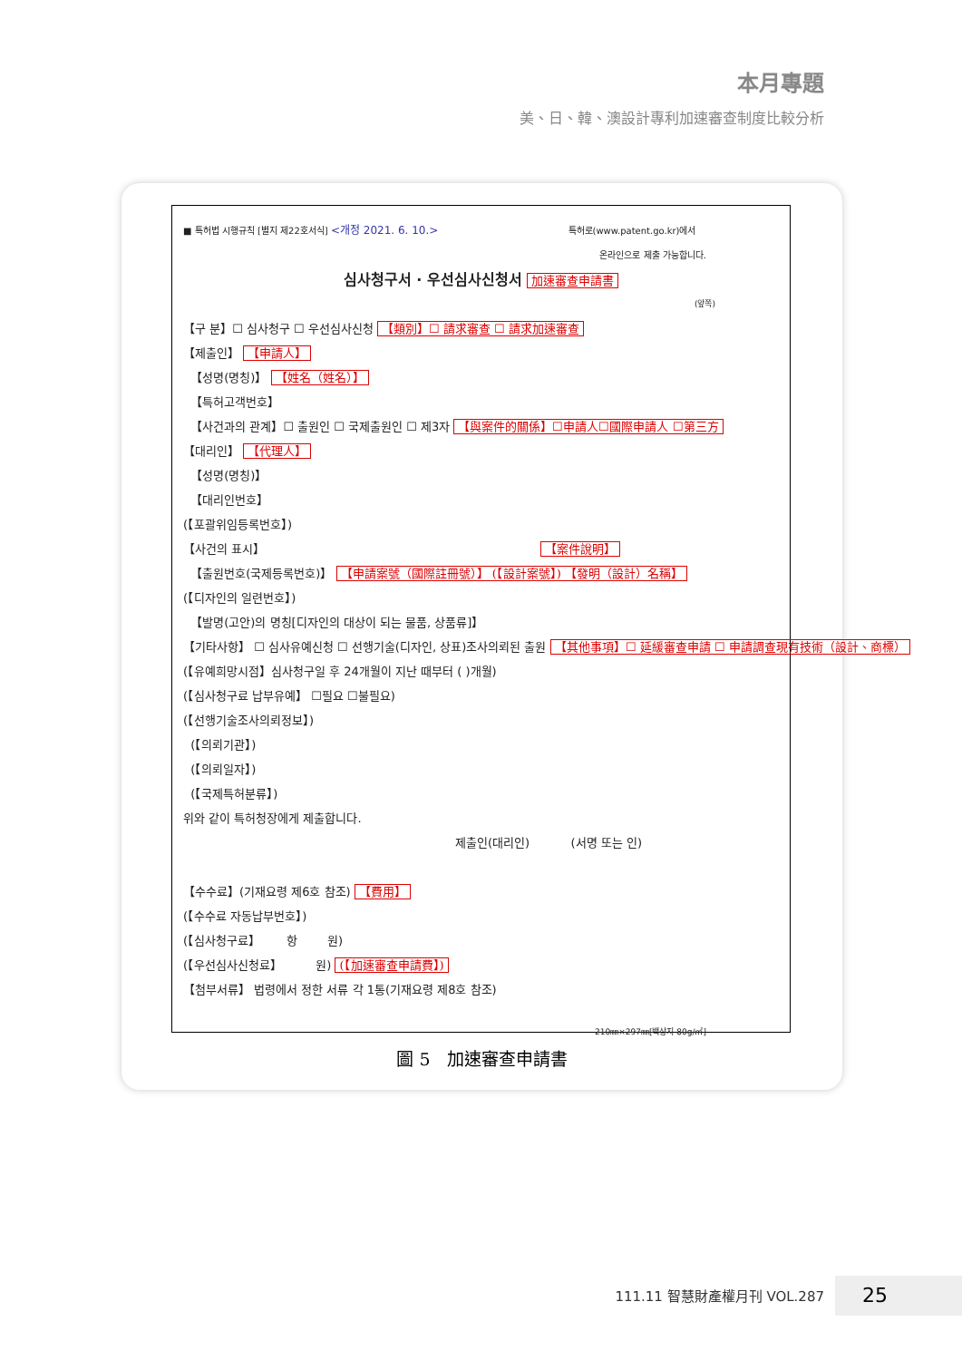本月專題
美、日、韓、澳設計專利加速審查制度比較分析
■ 특허법 시행규칙 [별지 제22호서식] <개정 2021. 6. 10.> 특허로(www.patent.go.kr)에서
온라인으로 제출 가능합니다.
심사청구서 · 우선심사신청서 加速審查申請書
(앞쪽)
【구 분】☐ 심사청구 ☐ 우선심사신청 【類別】☐ 請求審查 ☐ 請求加速審查
【제출인】 【申請人】
【성명(명칭)】 【姓名（姓名）】
【특허고객번호】
【사건과의 관계】☐ 출원인 ☐ 국제출원인 ☐ 제3자 【與案件的關係】☐申請人☐國際申請人 ☐第三方
【대리인】 【代理人】
【성명(명칭)】
【대리인번호】
(【포괄위임등록번호】)
【사건의 표시】 【案件說明】
【출원번호(국제등록번호)】 【申請案號（國際註冊號）】 (【設計案號】) 【發明（設計）名稱】
(【디자인의 일련번호】)
【발명(고안)의 명칭[디자인의 대상이 되는 물품, 상품류]】
【기타사항】 ☐ 심사유예신청 ☐ 선행기술(디자인, 상표)조사의뢰된 출원 【其他事項】☐ 延緩審查申請 ☐ 申請調查現有技術（設計、商標）
(【유예희망시점】심사청구일 후 24개월이 지난 때부터 ( )개월)
(【심사청구료 납부유예】 ☐필요 ☐불필요)
(【선행기술조사의뢰정보】)
(【의뢰기관】)
(【의뢰일자】)
(【국제특허분류】)
위와 같이 특허청장에게 제출합니다.
제출인(대리인) (서명 또는 인)
【수수료】(기재요령 제6호 참조) 【費用】
(【수수료 자동납부번호】)
(【심사청구료】 항 원)
(【우선심사신청료】 원) (【加速審查申請費】)
【첨부서류】 법령에서 정한 서류 각 1통(기재요령 제8호 참조)
210㎜×297㎜[백상지 80g/㎡]
圖 5 加速審查申請書
111.11 智慧財產權月刊 VOL.287 25